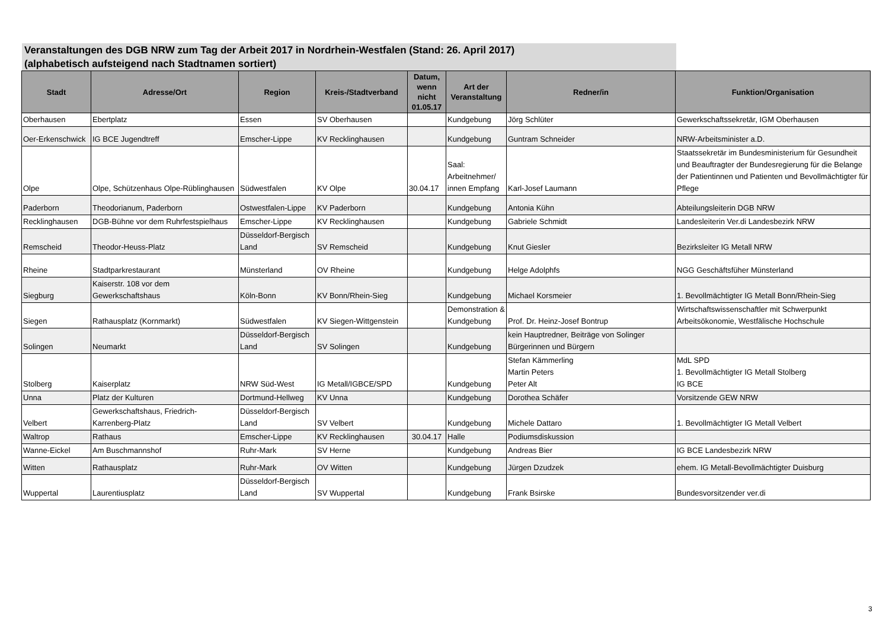Veranstaltungen des DGB NRW zum Tag der Arbeit 2017 in Nordrhein-Westfalen (Stand: 26. April 2017)
(alphabetisch aufsteigend nach Stadtnamen sortiert)
| Stadt | Adresse/Ort | Region | Kreis-/Stadtverband | Datum, wenn nicht 01.05.17 | Art der Veranstaltung | Redner/in | Funktion/Organisation |
| --- | --- | --- | --- | --- | --- | --- | --- |
| Oberhausen | Ebertplatz | Essen | SV Oberhausen | | Kundgebung | Jörg Schlüter | Gewerkschaftssekretär, IGM Oberhausen |
| Oer-Erkenschwick | IG BCE Jugendtreff | Emscher-Lippe | KV Recklinghausen | | Kundgebung | Guntram Schneider | NRW-Arbeitsminister a.D. |
| Olpe | Olpe, Schützenhaus Olpe-Rüblinghausen | Südwestfalen | KV Olpe | 30.04.17 | Saal: Arbeitnehmer/ innen Empfang | Karl-Josef Laumann | Staatssekretär im Bundesministerium für Gesundheit und Beauftragter der Bundesregierung für die Belange der Patientinnen und Patienten und Bevollmächtigter für Pflege |
| Paderborn | Theodorianum, Paderborn | Ostwestfalen-Lippe | KV Paderborn | | Kundgebung | Antonia Kühn | Abteilungsleiterin DGB NRW |
| Recklinghausen | DGB-Bühne vor dem Ruhrfestspielhaus | Emscher-Lippe | KV Recklinghausen | | Kundgebung | Gabriele Schmidt | Landesleiterin Ver.di Landesbezirk NRW |
| Remscheid | Theodor-Heuss-Platz | Düsseldorf-Bergisch Land | SV Remscheid | | Kundgebung | Knut Giesler | Bezirksleiter IG Metall NRW |
| Rheine | Stadtparkrestaurant | Münsterland | OV Rheine | | Kundgebung | Helge Adolphfs | NGG Geschäftsfüher Münsterland |
| Siegburg | Kaiserstr. 108 vor dem Gewerkschaftshaus | Köln-Bonn | KV Bonn/Rhein-Sieg | | Kundgebung | Michael Korsmeier | 1. Bevollmächtigter IG Metall Bonn/Rhein-Sieg |
| Siegen | Rathausplatz (Kornmarkt) | Südwestfalen | KV Siegen-Wittgenstein | | Demonstration & Kundgebung | Prof. Dr. Heinz-Josef Bontrup | Wirtschaftswissenschaftler mit Schwerpunkt Arbeitsökonomie, Westfälische Hochschule |
| Solingen | Neumarkt | Düsseldorf-Bergisch Land | SV Solingen | | Kundgebung | kein Hauptredner, Beiträge von Solinger Bürgerinnen und Bürgern | |
| Stolberg | Kaiserplatz | NRW Süd-West | IG Metall/IGBCE/SPD | | Kundgebung | Stefan Kämmerling Martin Peters Peter Alt | MdL SPD 1. Bevollmächtigter IG Metall Stolberg IG BCE |
| Unna | Platz der Kulturen | Dortmund-Hellweg | KV Unna | | Kundgebung | Dorothea Schäfer | Vorsitzende GEW NRW |
| Velbert | Gewerkschaftshaus, Friedrich-Karrenberg-Platz | Düsseldorf-Bergisch Land | SV Velbert | | Kundgebung | Michele Dattaro | 1. Bevollmächtigter IG Metall Velbert |
| Waltrop | Rathaus | Emscher-Lippe | KV Recklinghausen | 30.04.17 | Halle | Podiumsdiskussion | |
| Wanne-Eickel | Am Buschmannshof | Ruhr-Mark | SV Herne | | Kundgebung | Andreas Bier | IG BCE Landesbezirk NRW |
| Witten | Rathausplatz | Ruhr-Mark | OV Witten | | Kundgebung | Jürgen Dzudzek | ehem. IG Metall-Bevollmächtigter Duisburg |
| Wuppertal | Laurentiusplatz | Düsseldorf-Bergisch Land | SV Wuppertal | | Kundgebung | Frank Bsirske | Bundesvorsitzender ver.di |
3